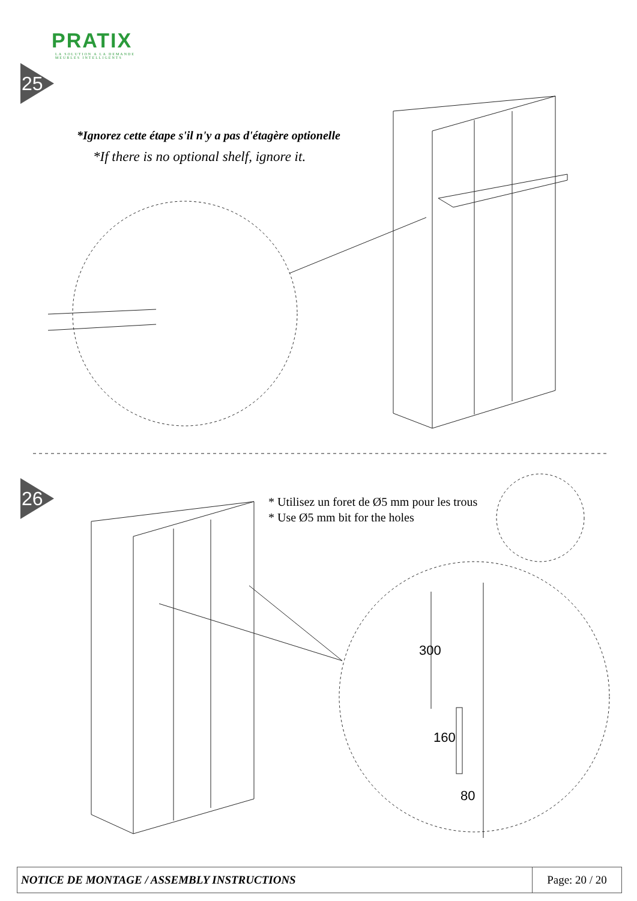PRATIX
LA SOLUTION A LA DEMANDE
MEUBLES INTELLIGENTS
25
*Ignorez cette étape s'il n'y a pas d'étagère optionelle
*If there is no optional shelf, ignore it.
26
* Utilisez un foret de Ø5 mm pour les trous
* Use Ø5 mm bit for the holes
300
160
80
| NOTICE DE MONTAGE / ASSEMBLY INSTRUCTIONS | Page: 20 / 20 |